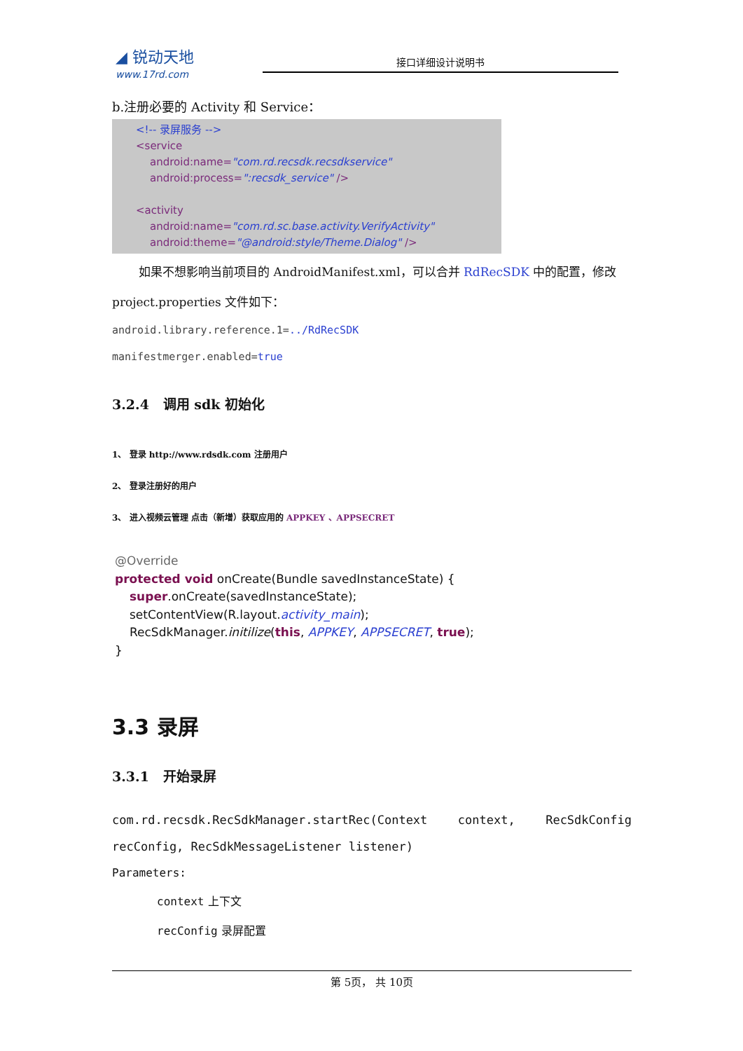◢ 锐动天地
www.17rd.com
接口详细设计说明书
b.注册必要的 Activity 和 Service：
<!-- 录屏服务 -->
<service
android:name="com.rd.recsdk.recsdkservice"
android:process=":recsdk_service" />
<activity
android:name="com.rd.sc.base.activity.VerifyActivity"
android:theme="@android:style/Theme.Dialog" />
如果不想影响当前项目的 AndroidManifest.xml，可以合并 RdRecSDK 中的配置，修改
project.properties 文件如下：
android.library.reference.1=../RdRecSDK
manifestmerger.enabled=true
3.2.4 调用 sdk 初始化
1、 登录 http://www.rdsdk.com 注册用户
2、 登录注册好的用户
3、 进入视频云管理 点击（新增）获取应用的 APPKEY 、APPSECRET
@Override
protected void onCreate(Bundle savedInstanceState) {
super.onCreate(savedInstanceState);
setContentView(R.layout.activity_main);
RecSdkManager.initilize(this, APPKEY, APPSECRET, true);
}
3.3 录屏
3.3.1 开始录屏
com.rd.recsdk.RecSdkManager.startRec(Context context, RecSdkConfig
recConfig, RecSdkMessageListener listener)
Parameters:
context 上下文
recConfig 录屏配置
第 5页， 共 10页